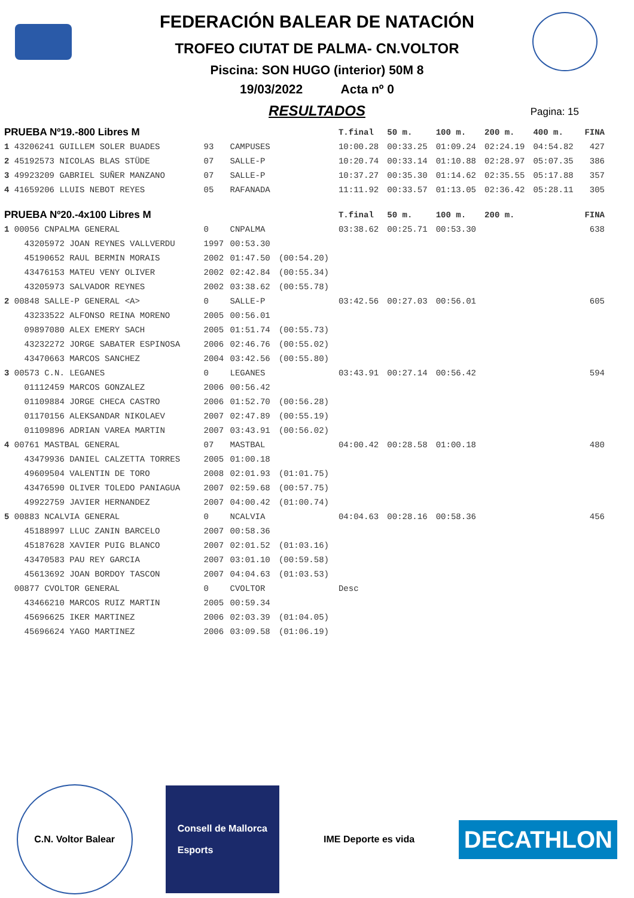FEDERACIÓN BALEAR DE NATACIÓN
TROFEO CIUTAT DE PALMA- CN.VOLTOR
Piscina: SON HUGO (interior) 50M 8
19/03/2022 Acta nº 0
RESULTADOS
Pagina: 15
| PRUEBA Nº19.-800 Libres M | | | | T.final | 50 m. | 100 m. | 200 m. | 400 m. | FINA |
| 1 43206241 GUILLEM SOLER BUADES | 93 | CAMPUSES | | 10:00.28 | 00:33.25 | 01:09.24 | 02:24.19 | 04:54.82 | 427 |
| 2 45192573 NICOLAS BLAS STÜDE | 07 | SALLE-P | | 10:20.74 | 00:33.14 | 01:10.88 | 02:28.97 | 05:07.35 | 386 |
| 3 49923209 GABRIEL SUÑER MANZANO | 07 | SALLE-P | | 10:37.27 | 00:35.30 | 01:14.62 | 02:35.55 | 05:17.88 | 357 |
| 4 41659206 LLUIS NEBOT REYES | 05 | RAFANADA | | 11:11.92 | 00:33.57 | 01:13.05 | 02:36.42 | 05:28.11 | 305 |
| PRUEBA Nº20.-4x100 Libres M | | | | T.final | 50 m. | 100 m. | 200 m. | | FINA |
| 1 00056 CNPALMA GENERAL | 0 | CNPALMA | | 03:38.62 | 00:25.71 | 00:53.30 | | | 638 |
| 43205972 JOAN REYNES VALLVERDU | 1997 | 00:53.30 | | | | | | | |
| 45190652 RAUL BERMIN MORAIS | 2002 | 01:47.50 | (00:54.20) | | | | | | |
| 43476153 MATEU VENY OLIVER | 2002 | 02:42.84 | (00:55.34) | | | | | | |
| 43205973 SALVADOR REYNES | 2002 | 03:38.62 | (00:55.78) | | | | | | |
| 2 00848 SALLE-P GENERAL <A> | 0 | SALLE-P | | 03:42.56 | 00:27.03 | 00:56.01 | | | 605 |
| 43233522 ALFONSO REINA MORENO | 2005 | 00:56.01 | | | | | | | |
| 09897080 ALEX EMERY SACH | 2005 | 01:51.74 | (00:55.73) | | | | | | |
| 43232272 JORGE SABATER ESPINOSA | 2006 | 02:46.76 | (00:55.02) | | | | | | |
| 43470663 MARCOS SANCHEZ | 2004 | 03:42.56 | (00:55.80) | | | | | | |
| 3 00573 C.N. LEGANES | 0 | LEGANES | | 03:43.91 | 00:27.14 | 00:56.42 | | | 594 |
| 01112459 MARCOS GONZALEZ | 2006 | 00:56.42 | | | | | | | |
| 01109884 JORGE CHECA CASTRO | 2006 | 01:52.70 | (00:56.28) | | | | | | |
| 01170156 ALEKSANDAR NIKOLAEV | 2007 | 02:47.89 | (00:55.19) | | | | | | |
| 01109896 ADRIAN VAREA MARTIN | 2007 | 03:43.91 | (00:56.02) | | | | | | |
| 4 00761 MASTBAL GENERAL | 07 | MASTBAL | | 04:00.42 | 00:28.58 | 01:00.18 | | | 480 |
| 43479936 DANIEL CALZETTA TORRES | 2005 | 01:00.18 | | | | | | | |
| 49609504 VALENTIN DE TORO | 2008 | 02:01.93 | (01:01.75) | | | | | | |
| 43476590 OLIVER TOLEDO PANIAGUA | 2007 | 02:59.68 | (00:57.75) | | | | | | |
| 49922759 JAVIER HERNANDEZ | 2007 | 04:00.42 | (01:00.74) | | | | | | |
| 5 00883 NCALVIA GENERAL | 0 | NCALVIA | | 04:04.63 | 00:28.16 | 00:58.36 | | | 456 |
| 45188997 LLUC ZANIN BARCELO | 2007 | 00:58.36 | | | | | | | |
| 45187628 XAVIER PUIG BLANCO | 2007 | 02:01.52 | (01:03.16) | | | | | | |
| 43470583 PAU REY GARCIA | 2007 | 03:01.10 | (00:59.58) | | | | | | |
| 45613692 JOAN BORDOY TASCON | 2007 | 04:04.63 | (01:03.53) | | | | | | |
| 00877 CVOLTOR GENERAL | 0 | CVOLTOR | | Desc | | | | | |
| 43466210 MARCOS RUIZ MARTIN | 2005 | 00:59.34 | | | | | | | |
| 45696625 IKER MARTINEZ | 2006 | 02:03.39 | (01:04.05) | | | | | | |
| 45696624 YAGO MARTINEZ | 2006 | 03:09.58 | (01:06.19) | | | | | | |
C.N. Voltor Balear
Consell de Mallorca
Esports
IME Deporte es vida
DECATHLON